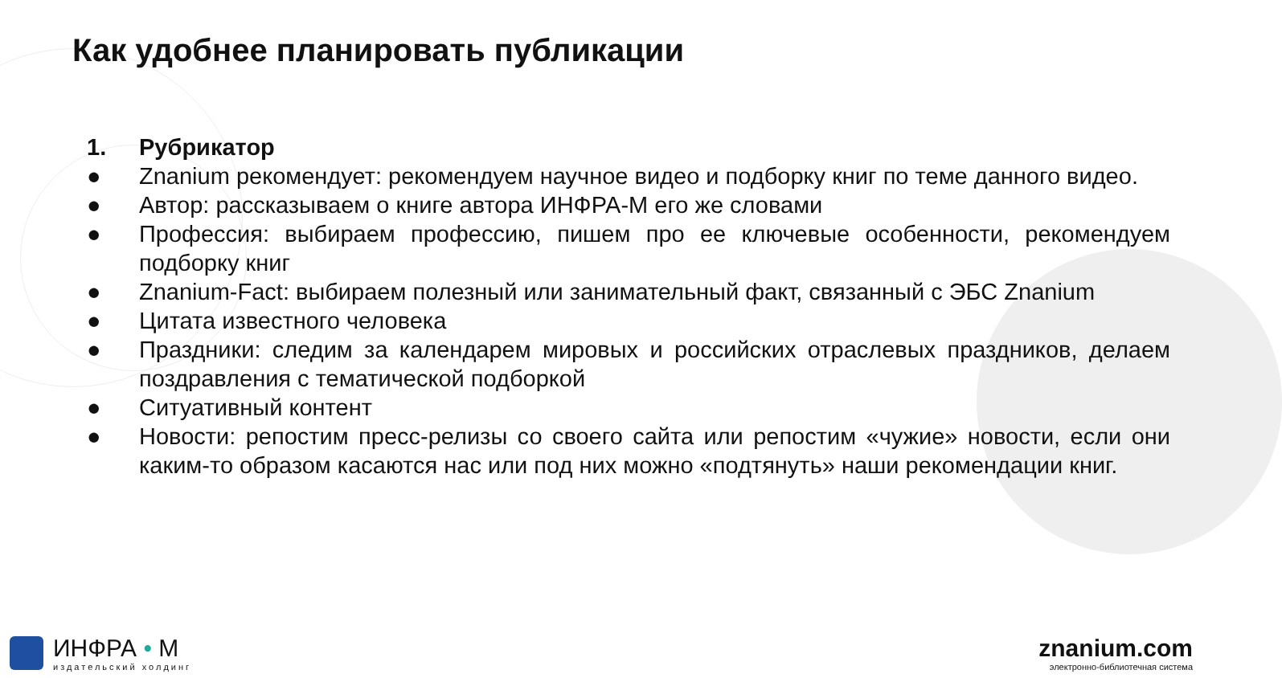Как удобнее планировать публикации
1. Рубрикатор
● Znanium рекомендует: рекомендуем научное видео и подборку книг по теме данного видео.
● Автор: рассказываем о книге автора ИНФРА-М его же словами
● Профессия: выбираем профессию, пишем про ее ключевые особенности, рекомендуем подборку книг
● Znanium-Fact: выбираем полезный или занимательный факт, связанный с ЭБС Znanium
● Цитата известного человека
● Праздники: следим за календарем мировых и российских отраслевых праздников, делаем поздравления с тематической подборкой
● Ситуативный контент
● Новости: репостим пресс-релизы со своего сайта или репостим «чужие» новости, если они каким-то образом касаются нас или под них можно «подтянуть» наши рекомендации книг.
ИНФРА • М
издательский холдинг
znanium.com
электронно-библиотечная система